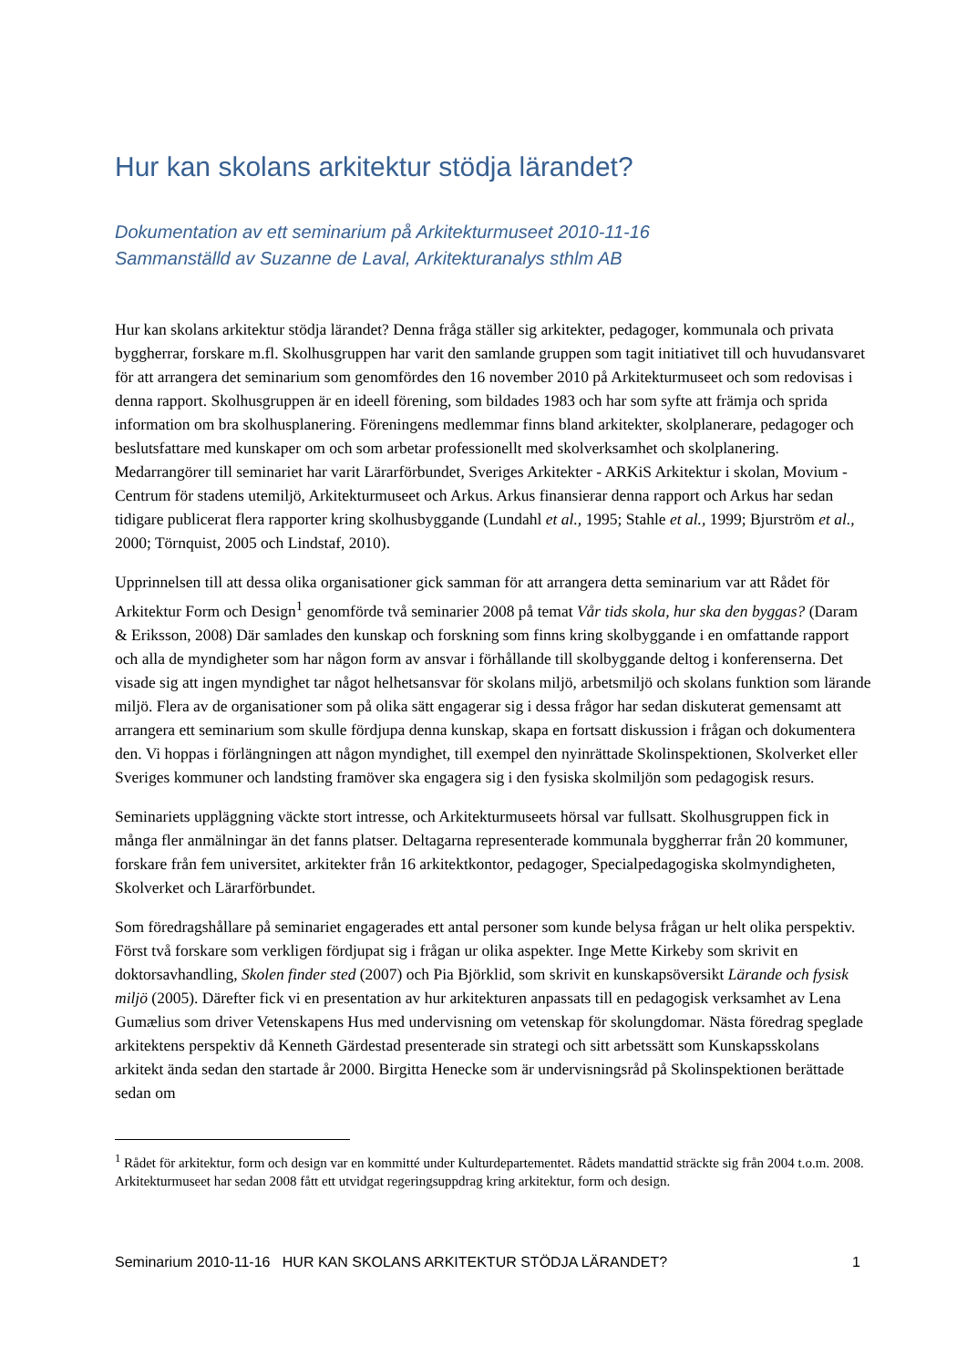Hur kan skolans arkitektur stödja lärandet?
Dokumentation av ett seminarium på Arkitekturmuseet 2010-11-16
Sammanställd av Suzanne de Laval, Arkitekturanalys sthlm AB
Hur kan skolans arkitektur stödja lärandet? Denna fråga ställer sig arkitekter, pedagoger, kommunala och privata byggherrar, forskare m.fl. Skolhusgruppen har varit den samlande gruppen som tagit initiativet till och huvudansvaret för att arrangera det seminarium som genomfördes den 16 november 2010 på Arkitekturmuseet och som redovisas i denna rapport. Skolhusgruppen är en ideell förening, som bildades 1983 och har som syfte att främja och sprida information om bra skolhusplanering. Föreningens medlemmar finns bland arkitekter, skolplanerare, pedagoger och beslutsfattare med kunskaper om och som arbetar professionellt med skolverksamhet och skolplanering. Medarrangörer till seminariet har varit Lärarförbundet, Sveriges Arkitekter - ARKiS Arkitektur i skolan, Movium - Centrum för stadens utemiljö, Arkitekturmuseet och Arkus. Arkus finansierar denna rapport och Arkus har sedan tidigare publicerat flera rapporter kring skolhusbyggande (Lundahl et al., 1995; Stahle et al., 1999; Bjurström et al., 2000; Törnquist, 2005 och Lindstaf, 2010).
Upprinnelsen till att dessa olika organisationer gick samman för att arrangera detta seminarium var att Rådet för Arkitektur Form och Design<sup>1</sup> genomförde två seminarier 2008 på temat Vår tids skola, hur ska den byggas? (Daram & Eriksson, 2008) Där samlades den kunskap och forskning som finns kring skolbyggande i en omfattande rapport och alla de myndigheter som har någon form av ansvar i förhållande till skolbyggande deltog i konferenserna. Det visade sig att ingen myndighet tar något helhetsansvar för skolans miljö, arbetsmiljö och skolans funktion som lärande miljö. Flera av de organisationer som på olika sätt engagerar sig i dessa frågor har sedan diskuterat gemensamt att arrangera ett seminarium som skulle fördjupa denna kunskap, skapa en fortsatt diskussion i frågan och dokumentera den. Vi hoppas i förlängningen att någon myndighet, till exempel den nyinrättade Skolinspektionen, Skolverket eller Sveriges kommuner och landsting framöver ska engagera sig i den fysiska skolmiljön som pedagogisk resurs.
Seminariets uppläggning väckte stort intresse, och Arkitekturmuseets hörsal var fullsatt. Skolhusgruppen fick in många fler anmälningar än det fanns platser. Deltagarna representerade kommunala byggherrar från 20 kommuner, forskare från fem universitet, arkitekter från 16 arkitektkontor, pedagoger, Specialpedagogiska skolmyndigheten, Skolverket och Lärarförbundet.
Som föredragshållare på seminariet engagerades ett antal personer som kunde belysa frågan ur helt olika perspektiv. Först två forskare som verkligen fördjupat sig i frågan ur olika aspekter. Inge Mette Kirkeby som skrivit en doktorsavhandling, Skolen finder sted (2007) och Pia Björklid, som skrivit en kunskapsöversikt Lärande och fysisk miljö (2005). Därefter fick vi en presentation av hur arkitekturen anpassats till en pedagogisk verksamhet av Lena Gumælius som driver Vetenskapens Hus med undervisning om vetenskap för skolungdomar. Nästa föredrag speglade arkitektens perspektiv då Kenneth Gärdestad presenterade sin strategi och sitt arbetssätt som Kunskapsskolans arkitekt ända sedan den startade år 2000. Birgitta Henecke som är undervisningsråd på Skolinspektionen berättade sedan om
<sup>1</sup> Rådet för arkitektur, form och design var en kommitté under Kulturdepartementet. Rådets mandattid sträckte sig från 2004 t.o.m. 2008. Arkitekturmuseet har sedan 2008 fått ett utvidgat regeringsuppdrag kring arkitektur, form och design.
Seminarium 2010-11-16 HUR KAN SKOLANS ARKITEKTUR STÖDJA LÄRANDET? 1